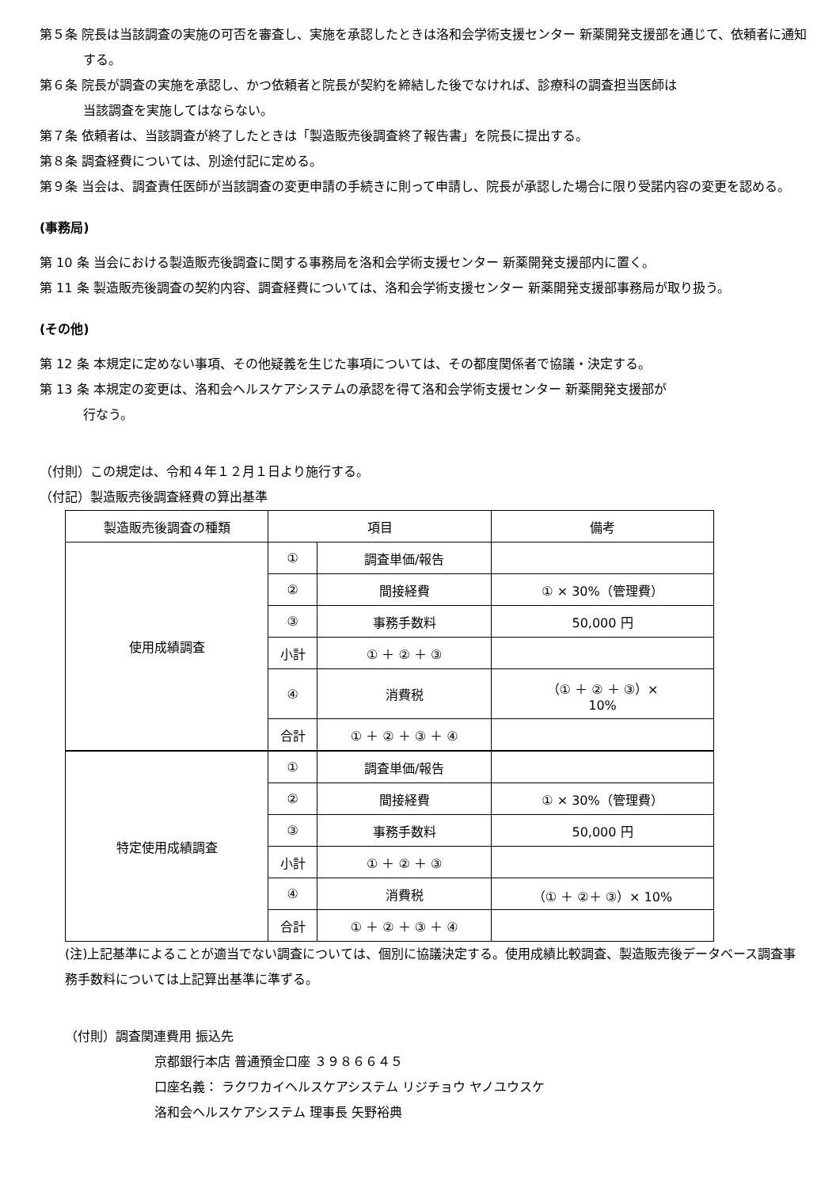第５条 院長は当該調査の実施の可否を審査し、実施を承認したときは洛和会学術支援センター 新薬開発支援部を通じて、依頼者に通知する。
第６条 院長が調査の実施を承認し、かつ依頼者と院長が契約を締結した後でなければ、診療科の調査担当医師は
当該調査を実施してはならない。
第７条 依頼者は、当該調査が終了したときは「製造販売後調査終了報告書」を院長に提出する。
第８条 調査経費については、別途付記に定める。
第９条 当会は、調査責任医師が当該調査の変更申請の手続きに則って申請し、院長が承認した場合に限り受諾内容の変更を認める。
(事務局)
第 10 条 当会における製造販売後調査に関する事務局を洛和会学術支援センター 新薬開発支援部内に置く。
第 11 条 製造販売後調査の契約内容、調査経費については、洛和会学術支援センター 新薬開発支援部事務局が取り扱う。
(その他)
第 12 条 本規定に定めない事項、その他疑義を生じた事項については、その都度関係者で協議・決定する。
第 13 条 本規定の変更は、洛和会ヘルスケアシステムの承認を得て洛和会学術支援センター 新薬開発支援部が
行なう。
（付則）この規定は、令和４年１２月１日より施行する。
（付記）製造販売後調査経費の算出基準
| 製造販売後調査の種類 | 項目 | | 備考 |
| --- | --- | --- | --- |
| 使用成績調査 | ① | 調査単価/報告 | |
| | ② | 間接経費 | ① × 30%（管理費） |
| | ③ | 事務手数料 | 50,000 円 |
| | 小計 | ① ＋ ② ＋ ③ | |
| | ④ | 消費税 | （① ＋ ② ＋ ③）× 10% |
| | 合計 | ① ＋ ② ＋ ③ ＋ ④ | |
| 特定使用成績調査 | ① | 調査単価/報告 | |
| | ② | 間接経費 | ① × 30%（管理費） |
| | ③ | 事務手数料 | 50,000 円 |
| | 小計 | ① ＋ ② ＋ ③ | |
| | ④ | 消費税 | （① ＋ ②＋ ③）× 10% |
| | 合計 | ① ＋ ② ＋ ③ ＋ ④ | |
(注)上記基準によることが適当でない調査については、個別に協議決定する。使用成績比較調査、製造販売後データベース調査事務手数料については上記算出基準に準ずる。
（付則）調査関連費用 振込先
京都銀行本店 普通預金口座 ３９８６６４５
口座名義： ラクワカイヘルスケアシステム リジチョウ ヤノユウスケ
洛和会ヘルスケアシステム 理事長 矢野裕典